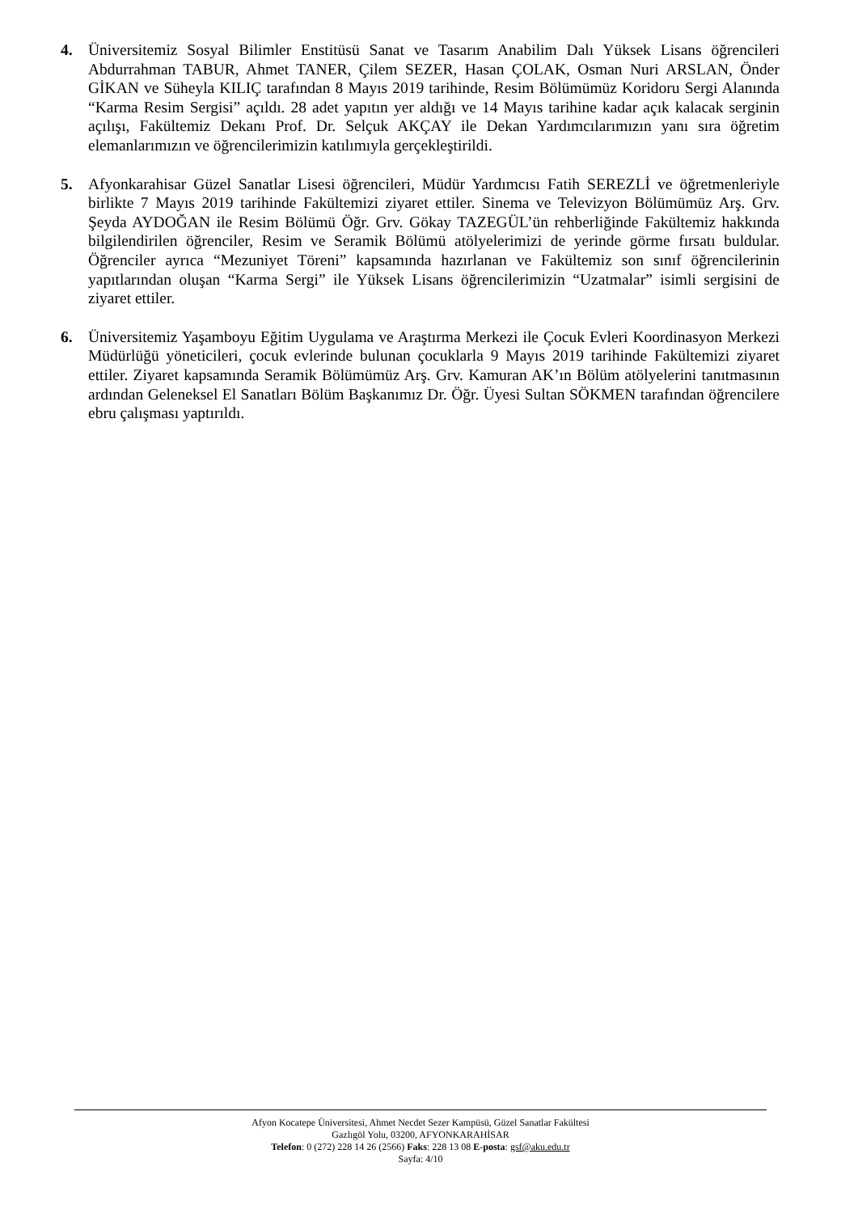4. Üniversitemiz Sosyal Bilimler Enstitüsü Sanat ve Tasarım Anabilim Dalı Yüksek Lisans öğrencileri Abdurrahman TABUR, Ahmet TANER, Çilem SEZER, Hasan ÇOLAK, Osman Nuri ARSLAN, Önder GİKAN ve Süheyla KILIÇ tarafından 8 Mayıs 2019 tarihinde, Resim Bölümümüz Koridoru Sergi Alanında “Karma Resim Sergisi” açıldı. 28 adet yapıtın yer aldığı ve 14 Mayıs tarihine kadar açık kalacak serginin açılışı, Fakültemiz Dekanı Prof. Dr. Selçuk AKÇAY ile Dekan Yardımcılarımızın yanı sıra öğretim elemanlarımızın ve öğrencilerimizin katılımıyla gerçekleştirildi.
5. Afyonkarahisar Güzel Sanatlar Lisesi öğrencileri, Müdür Yardımcısı Fatih SEREZLİ ve öğretmenleriyle birlikte 7 Mayıs 2019 tarihinde Fakültemizi ziyaret ettiler. Sinema ve Televizyon Bölümümüz Arş. Grv. Şeyda AYDOĞAN ile Resim Bölümü Öğr. Grv. Gökay TAZEGÜL’ün rehberliğinde Fakültemiz hakkında bilgilendirilen öğrenciler, Resim ve Seramik Bölümü atölyelerimizi de yerinde görme fırsatı buldular. Öğrenciler ayrıca “Mezuniyet Töreni” kapsamında hazırlanan ve Fakültemiz son sınıf öğrencilerinin yapıtlarından oluşan “Karma Sergi” ile Yüksek Lisans öğrencilerimizin “Uzatmalar” isimli sergisini de ziyaret ettiler.
6. Üniversitemiz Yaşamboyu Eğitim Uygulama ve Araştırma Merkezi ile Çocuk Evleri Koordinasyon Merkezi Müdürlüğü yöneticileri, çocuk evlerinde bulunan çocuklarla 9 Mayıs 2019 tarihinde Fakültemizi ziyaret ettiler. Ziyaret kapsamında Seramik Bölümümüz Arş. Grv. Kamuran AK’ın Bölüm atölyelerini tanıtmasının ardından Geleneksel El Sanatları Bölüm Başkanımız Dr. Öğr. Üyesi Sultan SÖKMEN tarafından öğrencilere ebru çalışması yaptırıldı.
Afyon Kocatepe Üniversitesi, Ahmet Necdet Sezer Kampüsü, Güzel Sanatlar Fakültesi
Gazlıgöl Yolu, 03200, AFYONKARAHİSAR
Telefon: 0 (272) 228 14 26 (2566) Faks: 228 13 08 E-posta: gsf@aku.edu.tr
Sayfa: 4/10